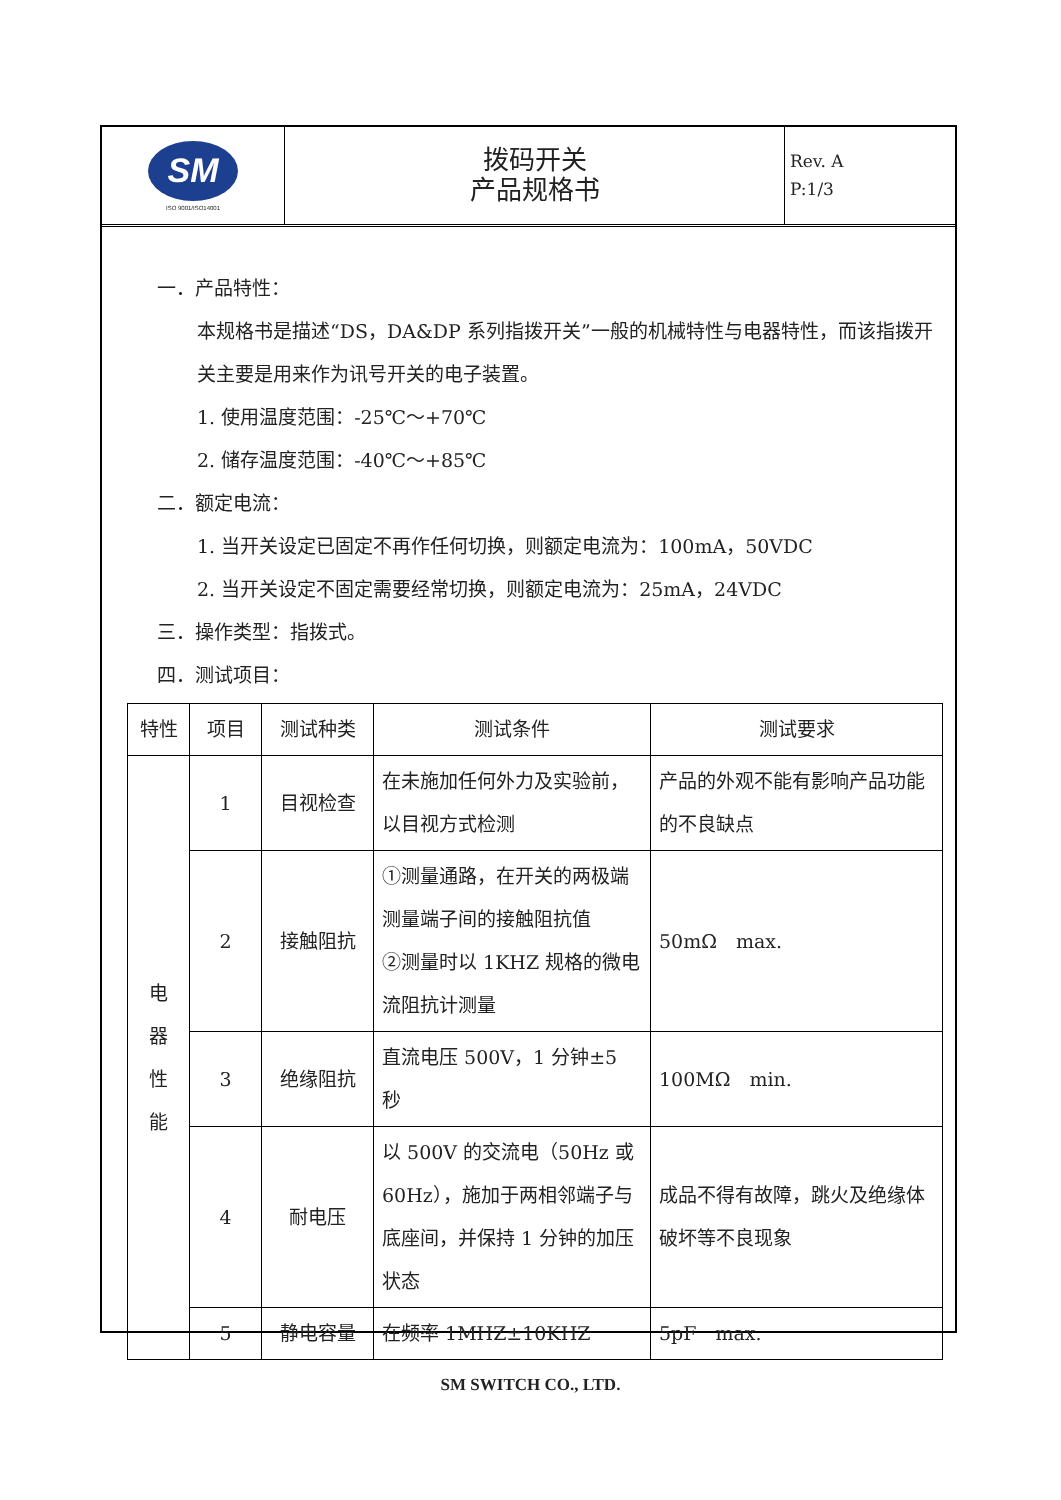SM
ISO 9001/ISO14001
拨码开关
产品规格书
Rev. A
P:1/3
一．产品特性：
本规格书是描述“DS，DA&DP 系列指拨开关”一般的机械特性与电器特性，而该指拨开关主要是用来作为讯号开关的电子装置。
1. 使用温度范围：-25℃～+70℃
2. 储存温度范围：-40℃～+85℃
二．额定电流：
1. 当开关设定已固定不再作任何切换，则额定电流为：100mA，50VDC
2. 当开关设定不固定需要经常切换，则额定电流为：25mA，24VDC
三．操作类型：指拨式。
四．测试项目：
| 特性 | 项目 | 测试种类 | 测试条件 | 测试要求 |
| --- | --- | --- | --- | --- |
| 电 器 性 能 | 1 | 目视检查 | 在未施加任何外力及实验前，以目视方式检测 | 产品的外观不能有影响产品功能的不良缺点 |
| | 2 | 接触阻抗 | ①测量通路，在开关的两极端测量端子间的接触阻抗值 ②测量时以 1KHZ 规格的微电流阻抗计测量 | 50mΩ max. |
| | 3 | 绝缘阻抗 | 直流电压 500V，1 分钟±5 秒 | 100MΩ min. |
| | 4 | 耐电压 | 以 500V 的交流电（50Hz 或 60Hz），施加于两相邻端子与底座间，并保持 1 分钟的加压状态 | 成品不得有故障，跳火及绝缘体破坏等不良现象 |
| | 5 | 静电容量 | 在频率 1MHZ±10KHZ | 5pF max. |
SM SWITCH CO., LTD.